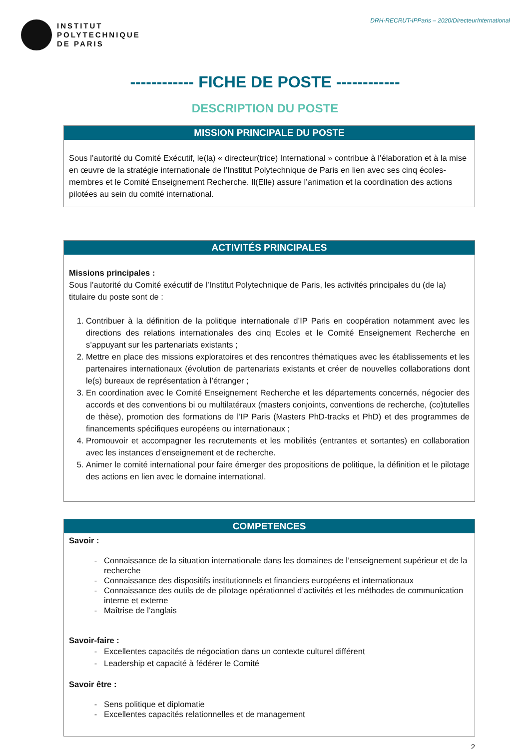INSTITUT
POLYTECHNIQUE
DE PARIS
DRH-RECRUT-IPParis – 2020/DirecteurInternational
------------ FICHE DE POSTE ------------
DESCRIPTION DU POSTE
MISSION PRINCIPALE DU POSTE
Sous l’autorité du Comité Exécutif, le(la) « directeur(trice) International » contribue à l’élaboration et à la mise en œuvre de la stratégie internationale de l’Institut Polytechnique de Paris en lien avec ses cinq écoles-membres et le Comité Enseignement Recherche. Il(Elle) assure l’animation et la coordination des actions pilotées au sein du comité international.
ACTIVITÉS PRINCIPALES
Missions principales :
Sous l’autorité du Comité exécutif de l’Institut Polytechnique de Paris, les activités principales du (de la) titulaire du poste sont de :
1. Contribuer à la définition de la politique internationale d’IP Paris en coopération notamment avec les directions des relations internationales des cinq Ecoles et le Comité Enseignement Recherche en s’appuyant sur les partenariats existants ;
2. Mettre en place des missions exploratoires et des rencontres thématiques avec les établissements et les partenaires internationaux (évolution de partenariats existants et créer de nouvelles collaborations dont le(s) bureaux de représentation à l’étranger ;
3. En coordination avec le Comité Enseignement Recherche et les départements concernés, négocier des accords et des conventions bi ou multilatéraux (masters conjoints, conventions de recherche, (co)tutelles de thèse), promotion des formations de l’IP Paris (Masters PhD-tracks et PhD) et des programmes de financements spécifiques européens ou internationaux ;
4. Promouvoir et accompagner les recrutements et les mobilités (entrantes et sortantes) en collaboration avec les instances d’enseignement et de recherche.
5. Animer le comité international pour faire émerger des propositions de politique, la définition et le pilotage des actions en lien avec le domaine international.
COMPETENCES
Savoir :
Connaissance de la situation internationale dans les domaines de l’enseignement supérieur et de la recherche
Connaissance des dispositifs institutionnels et financiers européens et internationaux
Connaissance des outils de de pilotage opérationnel d’activités et les méthodes de communication interne et externe
Maîtrise de l’anglais
Savoir-faire :
Excellentes capacités de négociation dans un contexte culturel différent
Leadership et capacité à fédérer le Comité
Savoir être :
Sens politique et diplomatie
Excellentes capacités relationnelles et de management
2